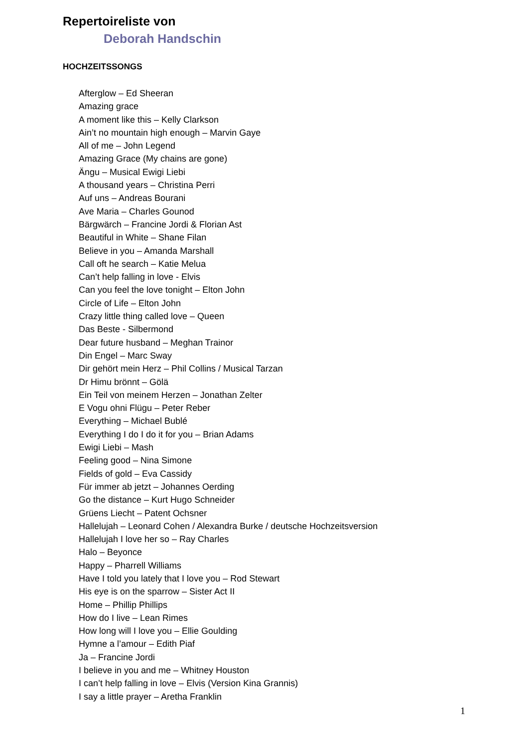Repertoireliste von
Deborah Handschin
HOCHZEITSSONGS
Afterglow – Ed Sheeran
Amazing grace
A moment like this – Kelly Clarkson
Ain’t no mountain high enough – Marvin Gaye
All of me – John Legend
Amazing Grace (My chains are gone)
Ängu – Musical Ewigi Liebi
A thousand years – Christina Perri
Auf uns – Andreas Bourani
Ave Maria – Charles Gounod
Bärgwärch – Francine Jordi & Florian Ast
Beautiful in White – Shane Filan
Believe in you – Amanda Marshall
Call oft he search – Katie Melua
Can’t help falling in love - Elvis
Can you feel the love tonight – Elton John
Circle of Life – Elton John
Crazy little thing called love – Queen
Das Beste - Silbermond
Dear future husband – Meghan Trainor
Din Engel – Marc Sway
Dir gehört mein Herz – Phil Collins / Musical Tarzan
Dr Himu brönnt – Gölä
Ein Teil von meinem Herzen – Jonathan Zelter
E Vogu ohni Flügu – Peter Reber
Everything – Michael Bublé
Everything I do I do it for you – Brian Adams
Ewigi Liebi – Mash
Feeling good – Nina Simone
Fields of gold – Eva Cassidy
Für immer ab jetzt – Johannes Oerding
Go the distance – Kurt Hugo Schneider
Grüens Liecht – Patent Ochsner
Hallelujah – Leonard Cohen / Alexandra Burke / deutsche Hochzeitsversion
Hallelujah I love her so – Ray Charles
Halo – Beyonce
Happy – Pharrell Williams
Have I told you lately that I love you – Rod Stewart
His eye is on the sparrow – Sister Act II
Home – Phillip Phillips
How do I live – Lean Rimes
How long will I love you – Ellie Goulding
Hymne a l’amour – Edith Piaf
Ja – Francine Jordi
I believe in you and me – Whitney Houston
I can’t help falling in love – Elvis (Version Kina Grannis)
I say a little prayer – Aretha Franklin
1